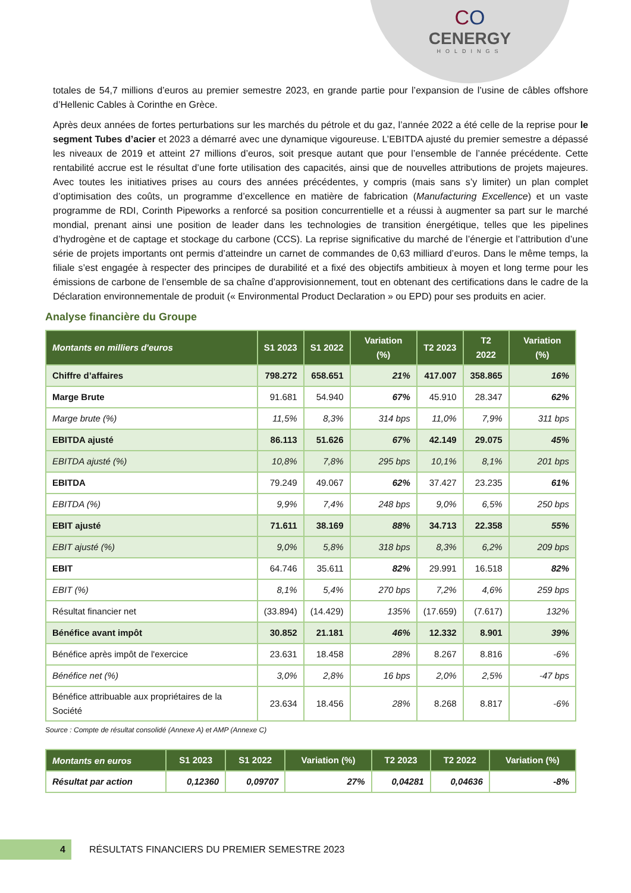CO
CENERGY
HOLDINGS
totales de 54,7 millions d’euros au premier semestre 2023, en grande partie pour l’expansion de l’usine de câbles offshore d’Hellenic Cables à Corinthe en Grèce.
Après deux années de fortes perturbations sur les marchés du pétrole et du gaz, l’année 2022 a été celle de la reprise pour le segment Tubes d’acier et 2023 a démarré avec une dynamique vigoureuse. L’EBITDA ajusté du premier semestre a dépassé les niveaux de 2019 et atteint 27 millions d’euros, soit presque autant que pour l’ensemble de l’année précédente. Cette rentabilité accrue est le résultat d’une forte utilisation des capacités, ainsi que de nouvelles attributions de projets majeures. Avec toutes les initiatives prises au cours des années précédentes, y compris (mais sans s’y limiter) un plan complet d’optimisation des coûts, un programme d’excellence en matière de fabrication (Manufacturing Excellence) et un vaste programme de RDI, Corinth Pipeworks a renforcé sa position concurrentielle et a réussi à augmenter sa part sur le marché mondial, prenant ainsi une position de leader dans les technologies de transition énergétique, telles que les pipelines d’hydrogène et de captage et stockage du carbone (CCS). La reprise significative du marché de l’énergie et l’attribution d’une série de projets importants ont permis d’atteindre un carnet de commandes de 0,63 milliard d’euros. Dans le même temps, la filiale s’est engagée à respecter des principes de durabilité et a fixé des objectifs ambitieux à moyen et long terme pour les émissions de carbone de l’ensemble de sa chaîne d’approvisionnement, tout en obtenant des certifications dans le cadre de la Déclaration environnementale de produit (« Environmental Product Declaration » ou EPD) pour ses produits en acier.
Analyse financière du Groupe
| Montants en milliers d'euros | S1 2023 | S1 2022 | Variation (%) | T2 2023 | T2 2022 | Variation (%) |
| --- | --- | --- | --- | --- | --- | --- |
| Chiffre d’affaires | 798.272 | 658.651 | 21% | 417.007 | 358.865 | 16% |
| Marge Brute | 91.681 | 54.940 | 67% | 45.910 | 28.347 | 62% |
| Marge brute (%) | 11,5% | 8,3% | 314 bps | 11,0% | 7,9% | 311 bps |
| EBITDA ajusté | 86.113 | 51.626 | 67% | 42.149 | 29.075 | 45% |
| EBITDA ajusté (%) | 10,8% | 7,8% | 295 bps | 10,1% | 8,1% | 201 bps |
| EBITDA | 79.249 | 49.067 | 62% | 37.427 | 23.235 | 61% |
| EBITDA (%) | 9,9% | 7,4% | 248 bps | 9,0% | 6,5% | 250 bps |
| EBIT ajusté | 71.611 | 38.169 | 88% | 34.713 | 22.358 | 55% |
| EBIT ajusté (%) | 9,0% | 5,8% | 318 bps | 8,3% | 6,2% | 209 bps |
| EBIT | 64.746 | 35.611 | 82% | 29.991 | 16.518 | 82% |
| EBIT (%) | 8,1% | 5,4% | 270 bps | 7,2% | 4,6% | 259 bps |
| Résultat financier net | (33.894) | (14.429) | 135% | (17.659) | (7.617) | 132% |
| Bénéfice avant impôt | 30.852 | 21.181 | 46% | 12.332 | 8.901 | 39% |
| Bénéfice après impôt de l'exercice | 23.631 | 18.458 | 28% | 8.267 | 8.816 | -6% |
| Bénéfice net (%) | 3,0% | 2,8% | 16 bps | 2,0% | 2,5% | -47 bps |
| Bénéfice attribuable aux propriétaires de la Société | 23.634 | 18.456 | 28% | 8.268 | 8.817 | -6% |
Source : Compte de résultat consolidé (Annexe A) et AMP (Annexe C)
| Montants en euros | S1 2023 | S1 2022 | Variation (%) | T2 2023 | T2 2022 | Variation (%) |
| --- | --- | --- | --- | --- | --- | --- |
| Résultat par action | 0,12360 | 0,09707 | 27% | 0,04281 | 0,04636 | -8% |
4
RÉSULTATS FINANCIERS DU PREMIER SEMESTRE 2023